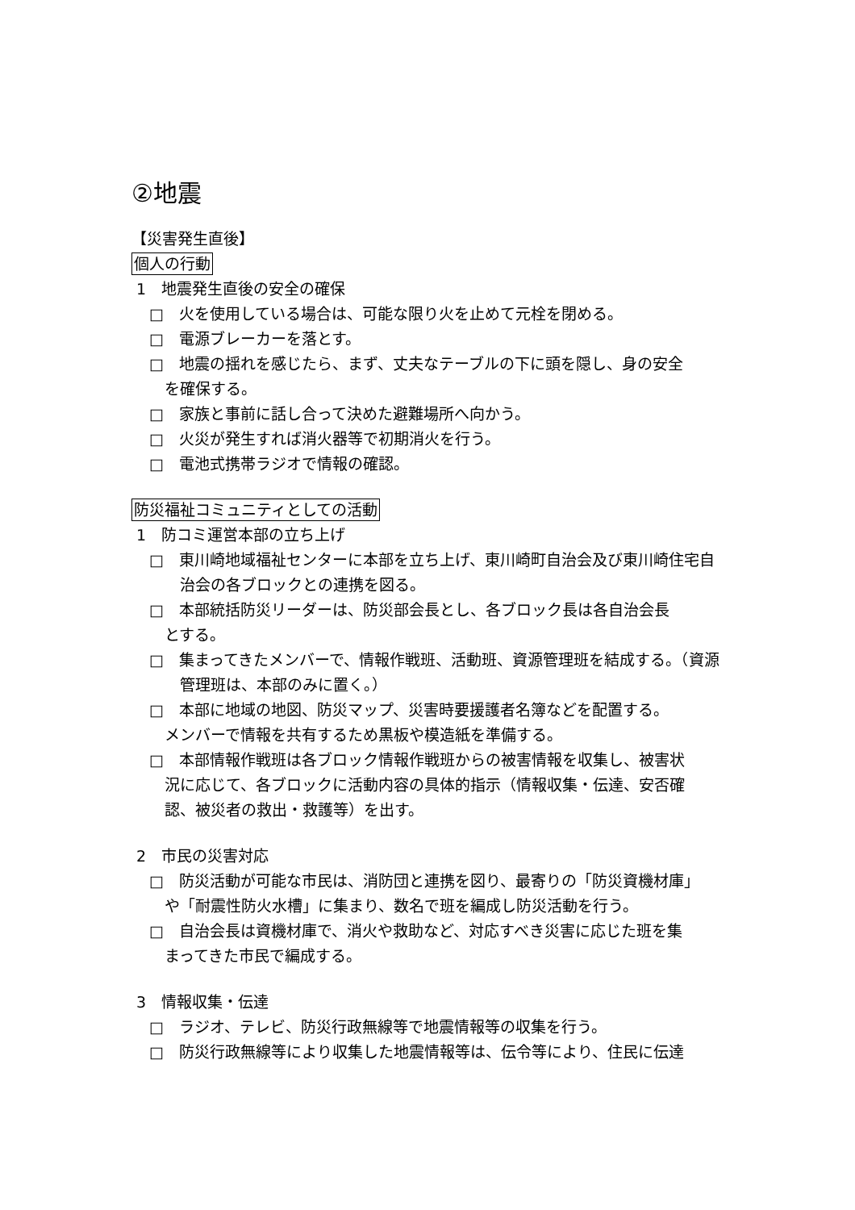②地震
【災害発生直後】
個人の行動
1　地震発生直後の安全の確保
□　火を使用している場合は、可能な限り火を止めて元栓を閉める。
□　電源ブレーカーを落とす。
□　地震の揺れを感じたら、まず、丈夫なテーブルの下に頭を隠し、身の安全
　を確保する。
□　家族と事前に話し合って決めた避難場所へ向かう。
□　火災が発生すれば消火器等で初期消火を行う。
□　電池式携帯ラジオで情報の確認。
防災福祉コミュニティとしての活動
1　防コミ運営本部の立ち上げ
□　東川崎地域福祉センターに本部を立ち上げ、東川崎町自治会及び東川崎住宅自治会の各ブロックとの連携を図る。
□　本部統括防災リーダーは、防災部会長とし、各ブロック長は各自治会長
　とする。
□　集まってきたメンバーで、情報作戦班、活動班、資源管理班を結成する。（資源管理班は、本部のみに置く。）
□　本部に地域の地図、防災マップ、災害時要援護者名簿などを配置する。
　メンバーで情報を共有するため黒板や模造紙を準備する。
□　本部情報作戦班は各ブロック情報作戦班からの被害情報を収集し、被害状
　況に応じて、各ブロックに活動内容の具体的指示（情報収集・伝達、安否確
　認、被災者の救出・救護等）を出す。
2　市民の災害対応
□　防災活動が可能な市民は、消防団と連携を図り、最寄りの「防災資機材庫」
　や「耐震性防火水槽」に集まり、数名で班を編成し防災活動を行う。
□　自治会長は資機材庫で、消火や救助など、対応すべき災害に応じた班を集
　まってきた市民で編成する。
3　情報収集・伝達
□　ラジオ、テレビ、防災行政無線等で地震情報等の収集を行う。
□　防災行政無線等により収集した地震情報等は、伝令等により、住民に伝達